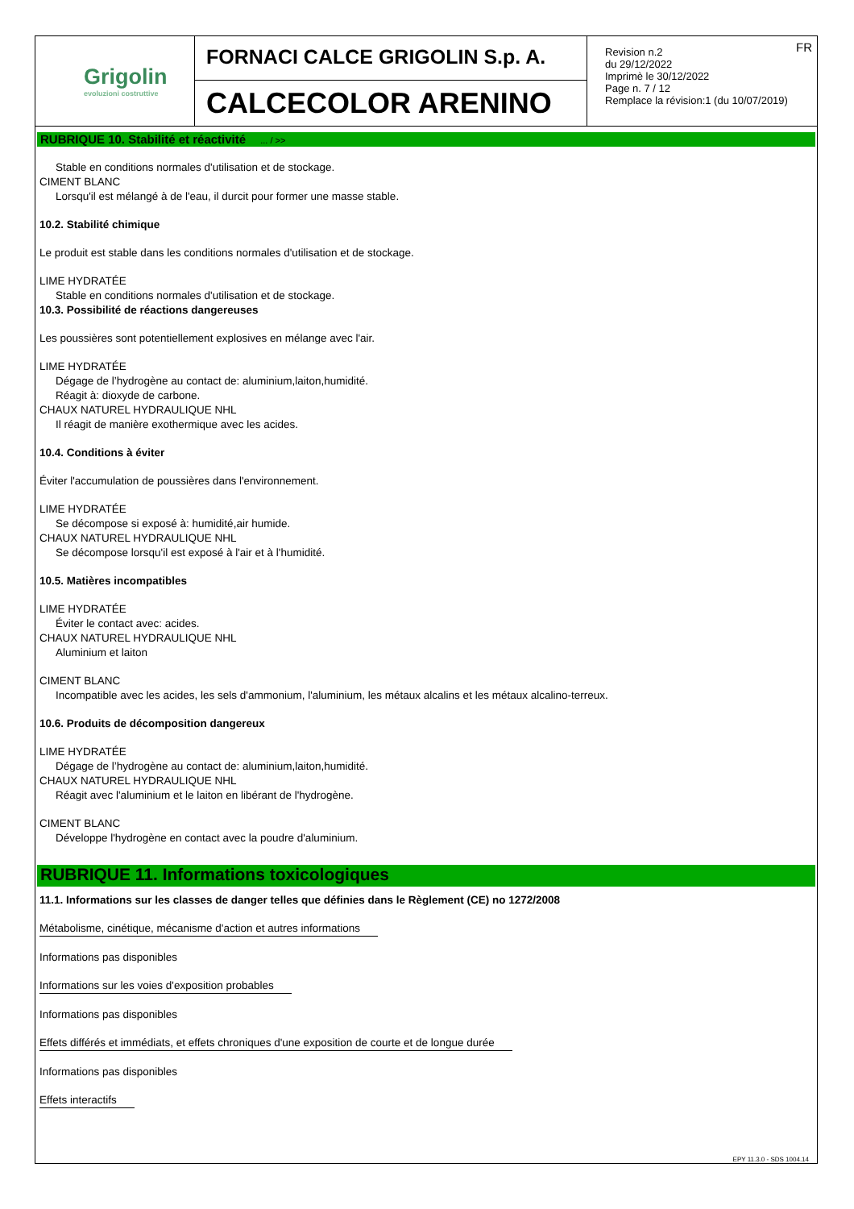Grigolin
evoluzioni costruttive
FORNACI CALCE GRIGOLIN S.p. A.
CALCECOLOR ARENINO
FR Revision n.2
du 29/12/2022
Imprimè le 30/12/2022
Page n. 7 / 12
Remplace la révision:1 (du 10/07/2019)
RUBRIQUE 10. Stabilité et réactivité ... / >>
Stable en conditions normales d'utilisation et de stockage.
CIMENT BLANC
Lorsqu'il est mélangé à de l'eau, il durcit pour former une masse stable.
10.2. Stabilité chimique
Le produit est stable dans les conditions normales d'utilisation et de stockage.
LIME HYDRATÉE
Stable en conditions normales d'utilisation et de stockage.
10.3. Possibilité de réactions dangereuses
Les poussières sont potentiellement explosives en mélange avec l'air.
LIME HYDRATÉE
Dégage de l’hydrogène au contact de: aluminium,laiton,humidité.
Réagit à: dioxyde de carbone.
CHAUX NATUREL HYDRAULIQUE NHL
Il réagit de manière exothermique avec les acides.
10.4. Conditions à éviter
Éviter l'accumulation de poussières dans l'environnement.
LIME HYDRATÉE
Se décompose si exposé à: humidité,air humide.
CHAUX NATUREL HYDRAULIQUE NHL
Se décompose lorsqu'il est exposé à l'air et à l'humidité.
10.5. Matières incompatibles
LIME HYDRATÉE
Éviter le contact avec: acides.
CHAUX NATUREL HYDRAULIQUE NHL
Aluminium et laiton
CIMENT BLANC
Incompatible avec les acides, les sels d'ammonium, l'aluminium, les métaux alcalins et les métaux alcalino-terreux.
10.6. Produits de décomposition dangereux
LIME HYDRATÉE
Dégage de l’hydrogène au contact de: aluminium,laiton,humidité.
CHAUX NATUREL HYDRAULIQUE NHL
Réagit avec l'aluminium et le laiton en libérant de l'hydrogène.
CIMENT BLANC
Développe l'hydrogène en contact avec la poudre d'aluminium.
RUBRIQUE 11. Informations toxicologiques
11.1. Informations sur les classes de danger telles que définies dans le Règlement (CE) no 1272/2008
Métabolisme, cinétique, mécanisme d'action et autres informations
Informations pas disponibles
Informations sur les voies d'exposition probables
Informations pas disponibles
Effets différés et immédiats, et effets chroniques d'une exposition de courte et de longue durée
Informations pas disponibles
Effets interactifs
EPY 11.3.0 - SDS 1004.14